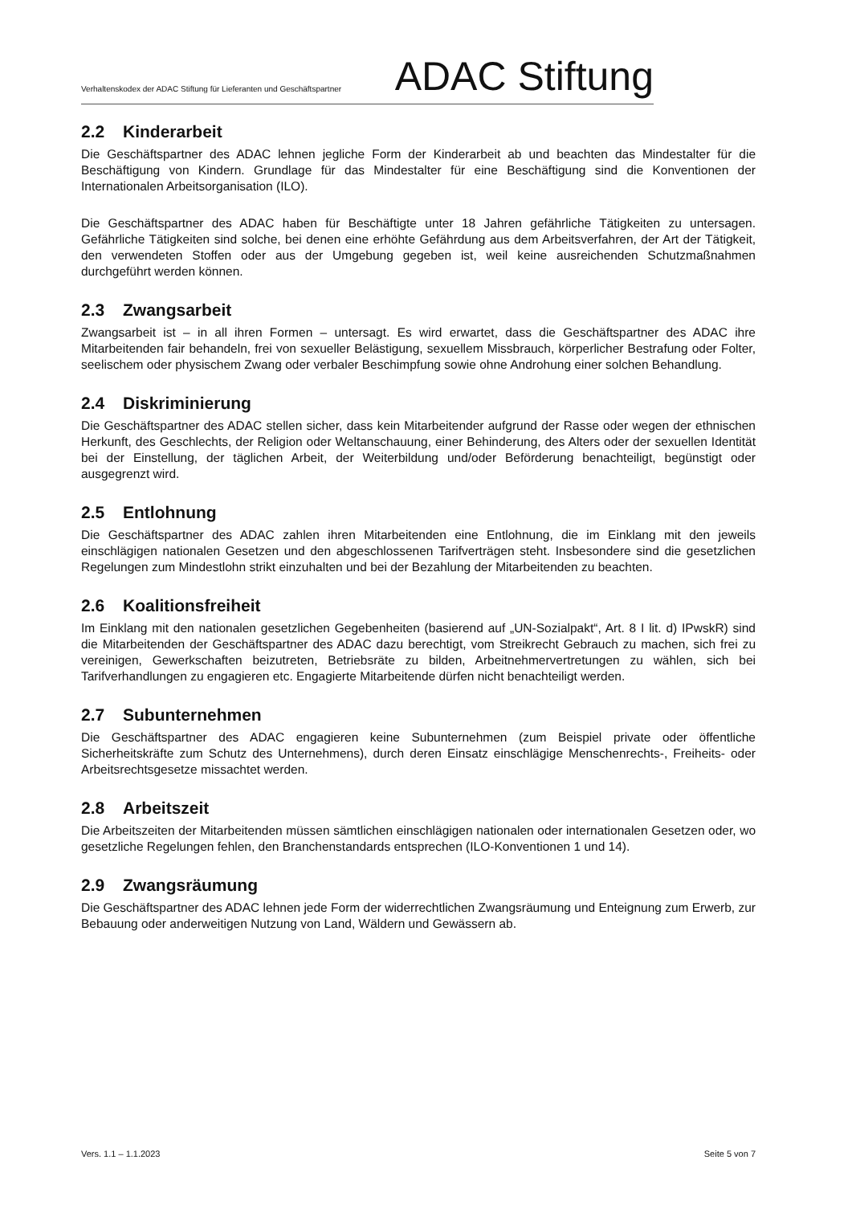Verhaltenskodex der ADAC Stiftung für Lieferanten und Geschäftspartner
ADAC Stiftung
2.2 Kinderarbeit
Die Geschäftspartner des ADAC lehnen jegliche Form der Kinderarbeit ab und beachten das Mindestalter für die Beschäftigung von Kindern. Grundlage für das Mindestalter für eine Beschäftigung sind die Konventionen der Internationalen Arbeitsorganisation (ILO).
Die Geschäftspartner des ADAC haben für Beschäftigte unter 18 Jahren gefährliche Tätigkeiten zu untersagen. Gefährliche Tätigkeiten sind solche, bei denen eine erhöhte Gefährdung aus dem Arbeitsverfahren, der Art der Tätigkeit, den verwendeten Stoffen oder aus der Umgebung gegeben ist, weil keine ausreichenden Schutzmaßnahmen durchgeführt werden können.
2.3 Zwangsarbeit
Zwangsarbeit ist – in all ihren Formen – untersagt. Es wird erwartet, dass die Geschäftspartner des ADAC ihre Mitarbeitenden fair behandeln, frei von sexueller Belästigung, sexuellem Missbrauch, körperlicher Bestrafung oder Folter, seelischem oder physischem Zwang oder verbaler Beschimpfung sowie ohne Androhung einer solchen Behandlung.
2.4 Diskriminierung
Die Geschäftspartner des ADAC stellen sicher, dass kein Mitarbeitender aufgrund der Rasse oder wegen der ethnischen Herkunft, des Geschlechts, der Religion oder Weltanschauung, einer Behinderung, des Alters oder der sexuellen Identität bei der Einstellung, der täglichen Arbeit, der Weiterbildung und/oder Beförderung benachteiligt, begünstigt oder ausgegrenzt wird.
2.5 Entlohnung
Die Geschäftspartner des ADAC zahlen ihren Mitarbeitenden eine Entlohnung, die im Einklang mit den jeweils einschlägigen nationalen Gesetzen und den abgeschlossenen Tarifverträgen steht. Insbesondere sind die gesetzlichen Regelungen zum Mindestlohn strikt einzuhalten und bei der Bezahlung der Mitarbeitenden zu beachten.
2.6 Koalitionsfreiheit
Im Einklang mit den nationalen gesetzlichen Gegebenheiten (basierend auf „UN-Sozialpakt“, Art. 8 I lit. d) IPwskR) sind die Mitarbeitenden der Geschäftspartner des ADAC dazu berechtigt, vom Streikrecht Gebrauch zu machen, sich frei zu vereinigen, Gewerkschaften beizutreten, Betriebsräte zu bilden, Arbeitnehmervertretungen zu wählen, sich bei Tarifverhandlungen zu engagieren etc. Engagierte Mitarbeitende dürfen nicht benachteiligt werden.
2.7 Subunternehmen
Die Geschäftspartner des ADAC engagieren keine Subunternehmen (zum Beispiel private oder öffentliche Sicherheitskräfte zum Schutz des Unternehmens), durch deren Einsatz einschlägige Menschenrechts-, Freiheits- oder Arbeitsrechtsgesetze missachtet werden.
2.8 Arbeitszeit
Die Arbeitszeiten der Mitarbeitenden müssen sämtlichen einschlägigen nationalen oder internationalen Gesetzen oder, wo gesetzliche Regelungen fehlen, den Branchenstandards entsprechen (ILO-Konventionen 1 und 14).
2.9 Zwangsräumung
Die Geschäftspartner des ADAC lehnen jede Form der widerrechtlichen Zwangsräumung und Enteignung zum Erwerb, zur Bebauung oder anderweitigen Nutzung von Land, Wäldern und Gewässern ab.
Vers. 1.1 – 1.1.2023 Seite 5 von 7